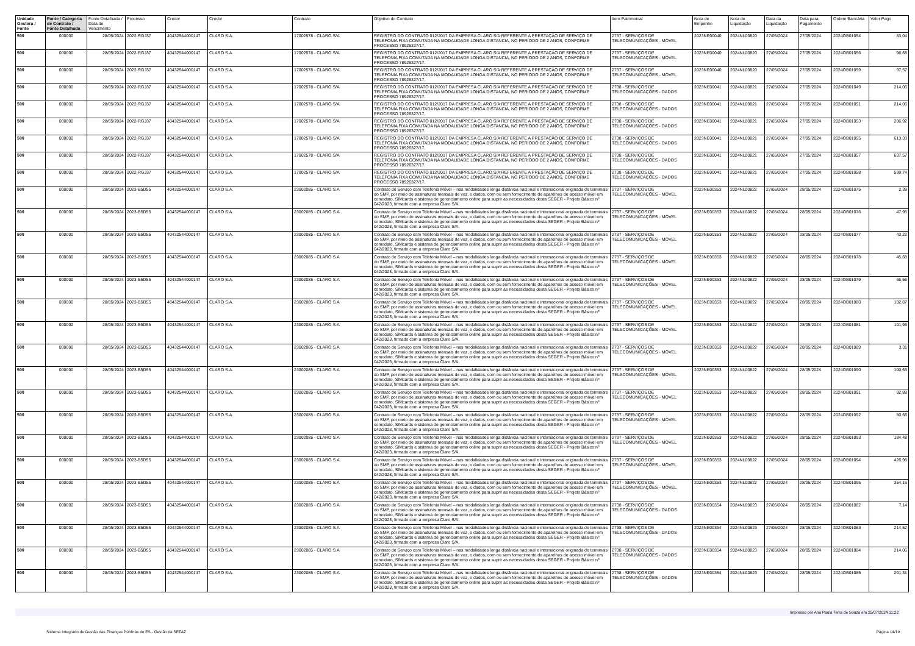| Unidade Gestora / Fonte | Fonte / Categoria de Contrato / Fonte Detalhada | Fonte Detalhada / Data de Vencimento | Processo | Credor | Credor | Contrato | Objetivo do Contrato | Item Patrimonial | Nota de Empenho | Nota de Liquidação | Data da Liquidação | Data para Pagamento | Ordem Bancária | Valor Pago |
| --- | --- | --- | --- | --- | --- | --- | --- | --- | --- | --- | --- | --- | --- | --- |
| 500 | 000000 | 28/05/2024 | 2022-RGJ37 | 40432544000147 | CLARO S.A. | 17002578 - CLARO S/A | REGISTRO DO CONTRATO 012/2017 DA EMPRESA CLARO S/A REFERENTE A PRESTAÇÃO DE SERVIÇO DE TELEFONIA FIXA COMUTADA NA MODALIDADE LONGA DISTANCIA, NO PERÍODO DE 2 ANOS, CONFORME PROCESSO 78926327/17. | 2737 - SERVIÇOS DE TELECOMUNICAÇÕES - MÓVEL | 2023NE00040 | 2024NL00820 | 27/05/2024 | 27/05/2024 | 2024OB01054 | 83,04 |
| 500 | 000000 | 28/05/2024 | 2022-RGJ37 | 40432544000147 | CLARO S.A. | 17002578 - CLARO S/A | REGISTRO DO CONTRATO 012/2017 DA EMPRESA CLARO S/A REFERENTE A PRESTAÇÃO DE SERVIÇO DE TELEFONIA FIXA COMUTADA NA MODALIDADE LONGA DISTANCIA, NO PERÍODO DE 2 ANOS, CONFORME PROCESSO 78926327/17. | 2737 - SERVIÇOS DE TELECOMUNICAÇÕES - MÓVEL | 2023NE00040 | 2024NL00820 | 27/05/2024 | 27/05/2024 | 2024OB01056 | 96,68 |
| 500 | 000000 | 28/05/2024 | 2022-RGJ37 | 40432544000147 | CLARO S.A. | 17002578 - CLARO S/A | REGISTRO DO CONTRATO 012/2017 DA EMPRESA CLARO S/A REFERENTE A PRESTAÇÃO DE SERVIÇO DE TELEFONIA FIXA COMUTADA NA MODALIDADE LONGA DISTANCIA, NO PERÍODO DE 2 ANOS, CONFORME PROCESSO 78926327/17. | 2737 - SERVIÇOS DE TELECOMUNICAÇÕES - MÓVEL | 2023NE00040 | 2024NL00820 | 27/05/2024 | 27/05/2024 | 2024OB01059 | 97,57 |
| 500 | 000000 | 28/05/2024 | 2022-RGJ37 | 40432544000147 | CLARO S.A. | 17002578 - CLARO S/A | REGISTRO DO CONTRATO 012/2017 DA EMPRESA CLARO S/A REFERENTE A PRESTAÇÃO DE SERVIÇO DE TELEFONIA FIXA COMUTADA NA MODALIDADE LONGA DISTANCIA, NO PERÍODO DE 2 ANOS, CONFORME PROCESSO 78926327/17. | 2738 - SERVIÇOS DE TELECOMUNICAÇÕES - DADOS | 2023NE00041 | 2024NL00821 | 27/05/2024 | 27/05/2024 | 2024OB01049 | 214,06 |
| 500 | 000000 | 28/05/2024 | 2022-RGJ37 | 40432544000147 | CLARO S.A. | 17002578 - CLARO S/A | REGISTRO DO CONTRATO 012/2017 DA EMPRESA CLARO S/A REFERENTE A PRESTAÇÃO DE SERVIÇO DE TELEFONIA FIXA COMUTADA NA MODALIDADE LONGA DISTANCIA, NO PERÍODO DE 2 ANOS, CONFORME PROCESSO 78926327/17. | 2738 - SERVIÇOS DE TELECOMUNICAÇÕES - DADOS | 2023NE00041 | 2024NL00821 | 27/05/2024 | 27/05/2024 | 2024OB01051 | 214,06 |
| 500 | 000000 | 28/05/2024 | 2022-RGJ37 | 40432544000147 | CLARO S.A. | 17002578 - CLARO S/A | REGISTRO DO CONTRATO 012/2017 DA EMPRESA CLARO S/A REFERENTE A PRESTAÇÃO DE SERVIÇO DE TELEFONIA FIXA COMUTADA NA MODALIDADE LONGA DISTANCIA, NO PERÍODO DE 2 ANOS, CONFORME PROCESSO 78926327/17. | 2738 - SERVIÇOS DE TELECOMUNICAÇÕES - DADOS | 2023NE00041 | 2024NL00821 | 27/05/2024 | 27/05/2024 | 2024OB01053 | 206,92 |
| 500 | 000000 | 28/05/2024 | 2022-RGJ37 | 40432544000147 | CLARO S.A. | 17002578 - CLARO S/A | REGISTRO DO CONTRATO 012/2017 DA EMPRESA CLARO S/A REFERENTE A PRESTAÇÃO DE SERVIÇO DE TELEFONIA FIXA COMUTADA NA MODALIDADE LONGA DISTANCIA, NO PERÍODO DE 2 ANOS, CONFORME PROCESSO 78926327/17. | 2738 - SERVIÇOS DE TELECOMUNICAÇÕES - DADOS | 2023NE00041 | 2024NL00821 | 27/05/2024 | 27/05/2024 | 2024OB01055 | 613,33 |
| 500 | 000000 | 28/05/2024 | 2022-RGJ37 | 40432544000147 | CLARO S.A. | 17002578 - CLARO S/A | REGISTRO DO CONTRATO 012/2017 DA EMPRESA CLARO S/A REFERENTE A PRESTAÇÃO DE SERVIÇO DE TELEFONIA FIXA COMUTADA NA MODALIDADE LONGA DISTANCIA, NO PERÍODO DE 2 ANOS, CONFORME PROCESSO 78926327/17. | 2738 - SERVIÇOS DE TELECOMUNICAÇÕES - DADOS | 2023NE00041 | 2024NL00821 | 27/05/2024 | 27/05/2024 | 2024OB01057 | 637,57 |
| 500 | 000000 | 28/05/2024 | 2022-RGJ37 | 40432544000147 | CLARO S.A. | 17002578 - CLARO S/A | REGISTRO DO CONTRATO 012/2017 DA EMPRESA CLARO S/A REFERENTE A PRESTAÇÃO DE SERVIÇO DE TELEFONIA FIXA COMUTADA NA MODALIDADE LONGA DISTANCIA, NO PERÍODO DE 2 ANOS, CONFORME PROCESSO 78926327/17. | 2738 - SERVIÇOS DE TELECOMUNICAÇÕES - DADOS | 2023NE00041 | 2024NL00821 | 27/05/2024 | 27/05/2024 | 2024OB01058 | 599,74 |
| 500 | 000000 | 28/05/2024 | 2023-B5D55 | 40432544000147 | CLARO S.A. | 23002085 - CLARO S.A | Contrato de Serviço com Telefonia Móvel – nas modalidades longa distância nacional e internacional originada de terminais do SMP, por meio de assinaturas mensais de voz, e dados, com ou sem fornecimento de aparelhos de acesso móvel em comodato, SIMcards e sistema de gerenciamento online para suprir as necessidades desta SEGER - Projeto Básico nº 042/2023, firmado com a empresa Claro S/A. | 2737 - SERVIÇOS DE TELECOMUNICAÇÕES - MÓVEL | 2023NE00353 | 2024NL00822 | 27/05/2024 | 28/05/2024 | 2024OB01075 | 2,39 |
| 500 | 000000 | 28/05/2024 | 2023-B5D55 | 40432544000147 | CLARO S.A. | 23002085 - CLARO S.A | Contrato de Serviço com Telefonia Móvel – nas modalidades longa distância nacional e internacional originada de terminais do SMP, por meio de assinaturas mensais de voz, e dados, com ou sem fornecimento de aparelhos de acesso móvel em comodato, SIMcards e sistema de gerenciamento online para suprir as necessidades desta SEGER - Projeto Básico nº 042/2023, firmado com a empresa Claro S/A. | 2737 - SERVIÇOS DE TELECOMUNICAÇÕES - MÓVEL | 2023NE00353 | 2024NL00822 | 27/05/2024 | 28/05/2024 | 2024OB01076 | 47,95 |
| 500 | 000000 | 28/05/2024 | 2023-B5D55 | 40432544000147 | CLARO S.A. | 23002085 - CLARO S.A | Contrato de Serviço com Telefonia Móvel – nas modalidades longa distância nacional e internacional originada de terminais do SMP, por meio de assinaturas mensais de voz, e dados, com ou sem fornecimento de aparelhos de acesso móvel em comodato, SIMcards e sistema de gerenciamento online para suprir as necessidades desta SEGER - Projeto Básico nº 042/2023, firmado com a empresa Claro S/A. | 2737 - SERVIÇOS DE TELECOMUNICAÇÕES - MÓVEL | 2023NE00353 | 2024NL00822 | 27/05/2024 | 28/05/2024 | 2024OB01077 | 43,22 |
| 500 | 000000 | 28/05/2024 | 2023-B5D55 | 40432544000147 | CLARO S.A. | 23002085 - CLARO S.A | Contrato de Serviço com Telefonia Móvel – nas modalidades longa distância nacional e internacional originada de terminais do SMP, por meio de assinaturas mensais de voz, e dados, com ou sem fornecimento de aparelhos de acesso móvel em comodato, SIMcards e sistema de gerenciamento online para suprir as necessidades desta SEGER - Projeto Básico nº 042/2023, firmado com a empresa Claro S/A. | 2737 - SERVIÇOS DE TELECOMUNICAÇÕES - MÓVEL | 2023NE00353 | 2024NL00822 | 27/05/2024 | 28/05/2024 | 2024OB01078 | 45,68 |
| 500 | 000000 | 28/05/2024 | 2023-B5D55 | 40432544000147 | CLARO S.A. | 23002085 - CLARO S.A | Contrato de Serviço com Telefonia Móvel – nas modalidades longa distância nacional e internacional originada de terminais do SMP, por meio de assinaturas mensais de voz, e dados, com ou sem fornecimento de aparelhos de acesso móvel em comodato, SIMcards e sistema de gerenciamento online para suprir as necessidades desta SEGER - Projeto Básico nº 042/2023, firmado com a empresa Claro S/A. | 2737 - SERVIÇOS DE TELECOMUNICAÇÕES - MÓVEL | 2023NE00353 | 2024NL00822 | 27/05/2024 | 28/05/2024 | 2024OB01079 | 65,56 |
| 500 | 000000 | 28/05/2024 | 2023-B5D55 | 40432544000147 | CLARO S.A. | 23002085 - CLARO S.A | Contrato de Serviço com Telefonia Móvel – nas modalidades longa distância nacional e internacional originada de terminais do SMP, por meio de assinaturas mensais de voz, e dados, com ou sem fornecimento de aparelhos de acesso móvel em comodato, SIMcards e sistema de gerenciamento online para suprir as necessidades desta SEGER - Projeto Básico nº 042/2023, firmado com a empresa Claro S/A. | 2737 - SERVIÇOS DE TELECOMUNICAÇÕES - MÓVEL | 2023NE00353 | 2024NL00822 | 27/05/2024 | 28/05/2024 | 2024OB01080 | 102,07 |
| 500 | 000000 | 28/05/2024 | 2023-B5D55 | 40432544000147 | CLARO S.A. | 23002085 - CLARO S.A | Contrato de Serviço com Telefonia Móvel – nas modalidades longa distância nacional e internacional originada de terminais do SMP, por meio de assinaturas mensais de voz, e dados, com ou sem fornecimento de aparelhos de acesso móvel em comodato, SIMcards e sistema de gerenciamento online para suprir as necessidades desta SEGER - Projeto Básico nº 042/2023, firmado com a empresa Claro S/A. | 2737 - SERVIÇOS DE TELECOMUNICAÇÕES - MÓVEL | 2023NE00353 | 2024NL00822 | 27/05/2024 | 28/05/2024 | 2024OB01081 | 101,96 |
| 500 | 000000 | 28/05/2024 | 2023-B5D55 | 40432544000147 | CLARO S.A. | 23002085 - CLARO S.A | Contrato de Serviço com Telefonia Móvel – nas modalidades longa distância nacional e internacional originada de terminais do SMP, por meio de assinaturas mensais de voz, e dados, com ou sem fornecimento de aparelhos de acesso móvel em comodato, SIMcards e sistema de gerenciamento online para suprir as necessidades desta SEGER - Projeto Básico nº 042/2023, firmado com a empresa Claro S/A. | 2737 - SERVIÇOS DE TELECOMUNICAÇÕES - MÓVEL | 2023NE00353 | 2024NL00822 | 27/05/2024 | 28/05/2024 | 2024OB01089 | 3,31 |
| 500 | 000000 | 28/05/2024 | 2023-B5D55 | 40432544000147 | CLARO S.A. | 23002085 - CLARO S.A | Contrato de Serviço com Telefonia Móvel – nas modalidades longa distância nacional e internacional originada de terminais do SMP, por meio de assinaturas mensais de voz, e dados, com ou sem fornecimento de aparelhos de acesso móvel em comodato, SIMcards e sistema de gerenciamento online para suprir as necessidades desta SEGER - Projeto Básico nº 042/2023, firmado com a empresa Claro S/A. | 2737 - SERVIÇOS DE TELECOMUNICAÇÕES - MÓVEL | 2023NE00353 | 2024NL00822 | 27/05/2024 | 28/05/2024 | 2024OB01090 | 100,63 |
| 500 | 000000 | 28/05/2024 | 2023-B5D55 | 40432544000147 | CLARO S.A. | 23002085 - CLARO S.A | Contrato de Serviço com Telefonia Móvel – nas modalidades longa distância nacional e internacional originada de terminais do SMP, por meio de assinaturas mensais de voz, e dados, com ou sem fornecimento de aparelhos de acesso móvel em comodato, SIMcards e sistema de gerenciamento online para suprir as necessidades desta SEGER - Projeto Básico nº 042/2023, firmado com a empresa Claro S/A. | 2737 - SERVIÇOS DE TELECOMUNICAÇÕES - MÓVEL | 2023NE00353 | 2024NL00822 | 27/05/2024 | 28/05/2024 | 2024OB01091 | 92,88 |
| 500 | 000000 | 28/05/2024 | 2023-B5D55 | 40432544000147 | CLARO S.A. | 23002085 - CLARO S.A | Contrato de Serviço com Telefonia Móvel – nas modalidades longa distância nacional e internacional originada de terminais do SMP, por meio de assinaturas mensais de voz, e dados, com ou sem fornecimento de aparelhos de acesso móvel em comodato, SIMcards e sistema de gerenciamento online para suprir as necessidades desta SEGER - Projeto Básico nº 042/2023, firmado com a empresa Claro S/A. | 2737 - SERVIÇOS DE TELECOMUNICAÇÕES - MÓVEL | 2023NE00353 | 2024NL00822 | 27/05/2024 | 28/05/2024 | 2024OB01092 | 80,66 |
| 500 | 000000 | 28/05/2024 | 2023-B5D55 | 40432544000147 | CLARO S.A. | 23002085 - CLARO S.A | Contrato de Serviço com Telefonia Móvel – nas modalidades longa distância nacional e internacional originada de terminais do SMP, por meio de assinaturas mensais de voz, e dados, com ou sem fornecimento de aparelhos de acesso móvel em comodato, SIMcards e sistema de gerenciamento online para suprir as necessidades desta SEGER - Projeto Básico nº 042/2023, firmado com a empresa Claro S/A. | 2737 - SERVIÇOS DE TELECOMUNICAÇÕES - MÓVEL | 2023NE00353 | 2024NL00822 | 27/05/2024 | 28/05/2024 | 2024OB01093 | 184,48 |
| 500 | 000000 | 28/05/2024 | 2023-B5D55 | 40432544000147 | CLARO S.A. | 23002085 - CLARO S.A | Contrato de Serviço com Telefonia Móvel – nas modalidades longa distância nacional e internacional originada de terminais do SMP, por meio de assinaturas mensais de voz, e dados, com ou sem fornecimento de aparelhos de acesso móvel em comodato, SIMcards e sistema de gerenciamento online para suprir as necessidades desta SEGER - Projeto Básico nº 042/2023, firmado com a empresa Claro S/A. | 2737 - SERVIÇOS DE TELECOMUNICAÇÕES - MÓVEL | 2023NE00353 | 2024NL00822 | 27/05/2024 | 28/05/2024 | 2024OB01094 | 426,98 |
| 500 | 000000 | 28/05/2024 | 2023-B5D55 | 40432544000147 | CLARO S.A. | 23002085 - CLARO S.A | Contrato de Serviço com Telefonia Móvel – nas modalidades longa distância nacional e internacional originada de terminais do SMP, por meio de assinaturas mensais de voz, e dados, com ou sem fornecimento de aparelhos de acesso móvel em comodato, SIMcards e sistema de gerenciamento online para suprir as necessidades desta SEGER - Projeto Básico nº 042/2023, firmado com a empresa Claro S/A. | 2737 - SERVIÇOS DE TELECOMUNICAÇÕES - MÓVEL | 2023NE00353 | 2024NL00822 | 27/05/2024 | 28/05/2024 | 2024OB01095 | 354,16 |
| 500 | 000000 | 28/05/2024 | 2023-B5D55 | 40432544000147 | CLARO S.A. | 23002085 - CLARO S.A | Contrato de Serviço com Telefonia Móvel – nas modalidades longa distância nacional e internacional originada de terminais do SMP, por meio de assinaturas mensais de voz, e dados, com ou sem fornecimento de aparelhos de acesso móvel em comodato, SIMcards e sistema de gerenciamento online para suprir as necessidades desta SEGER - Projeto Básico nº 042/2023, firmado com a empresa Claro S/A. | 2738 - SERVIÇOS DE TELECOMUNICAÇÕES - DADOS | 2023NE00354 | 2024NL00823 | 27/05/2024 | 28/05/2024 | 2024OB01082 | 7,14 |
| 500 | 000000 | 28/05/2024 | 2023-B5D55 | 40432544000147 | CLARO S.A. | 23002085 - CLARO S.A | Contrato de Serviço com Telefonia Móvel – nas modalidades longa distância nacional e internacional originada de terminais do SMP, por meio de assinaturas mensais de voz, e dados, com ou sem fornecimento de aparelhos de acesso móvel em comodato, SIMcards e sistema de gerenciamento online para suprir as necessidades desta SEGER - Projeto Básico nº 042/2023, firmado com a empresa Claro S/A. | 2738 - SERVIÇOS DE TELECOMUNICAÇÕES - DADOS | 2023NE00354 | 2024NL00823 | 27/05/2024 | 28/05/2024 | 2024OB01083 | 214,52 |
| 500 | 000000 | 28/05/2024 | 2023-B5D55 | 40432544000147 | CLARO S.A. | 23002085 - CLARO S.A | Contrato de Serviço com Telefonia Móvel – nas modalidades longa distância nacional e internacional originada de terminais do SMP, por meio de assinaturas mensais de voz, e dados, com ou sem fornecimento de aparelhos de acesso móvel em comodato, SIMcards e sistema de gerenciamento online para suprir as necessidades desta SEGER - Projeto Básico nº 042/2023, firmado com a empresa Claro S/A. | 2738 - SERVIÇOS DE TELECOMUNICAÇÕES - DADOS | 2023NE00354 | 2024NL00823 | 27/05/2024 | 28/05/2024 | 2024OB01084 | 214,06 |
| 500 | 000000 | 28/05/2024 | 2023-B5D55 | 40432544000147 | CLARO S.A. | 23002085 - CLARO S.A | Contrato de Serviço com Telefonia Móvel – nas modalidades longa distância nacional e internacional originada de terminais do SMP, por meio de assinaturas mensais de voz, e dados, com ou sem fornecimento de aparelhos de acesso móvel em comodato, SIMcards e sistema de gerenciamento online para suprir as necessidades desta SEGER - Projeto Básico nº 042/2023, firmado com a empresa Claro S/A. | 2738 - SERVIÇOS DE TELECOMUNICAÇÕES - DADOS | 2023NE00354 | 2024NL00823 | 27/05/2024 | 28/05/2024 | 2024OB01085 | 201,31 |
Impresso por Ana Paula Terra de Souza em 25/07/2024 11:22
Sistema Integrado de Gestão das Finanças Públicas do ES - Gestão da SEFAZ Página 14/19